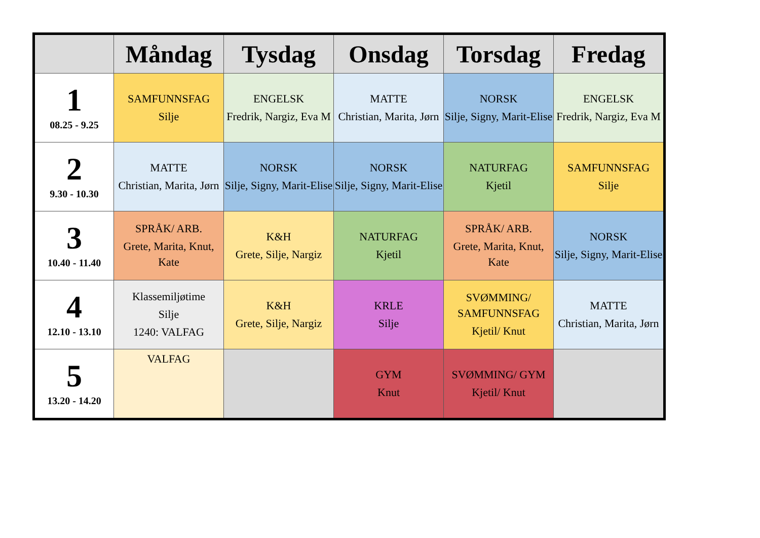| | Måndag | Tysdag | Onsdag | Torsdag | Fredag |
| --- | --- | --- | --- | --- | --- |
| 1 08.25 - 9.25 | SAMFUNNSFAG Silje | ENGELSK Fredrik, Nargiz, Eva M | MATTE Christian, Marita, Jørn | NORSK Silje, Signy, Marit-Elise | ENGELSK Fredrik, Nargiz, Eva M |
| 2 9.30 - 10.30 | MATTE Christian, Marita, Jørn | NORSK Silje, Signy, Marit-Elise | NORSK Silje, Signy, Marit-Elise | NATURFAG Kjetil | SAMFUNNSFAG Silje |
| 3 10.40 - 11.40 | SPRÅK/ ARB. Grete, Marita, Knut, Kate | K&H Grete, Silje, Nargiz | NATURFAG Kjetil | SPRÅK/ ARB. Grete, Marita, Knut, Kate | NORSK Silje, Signy, Marit-Elise |
| 4 12.10 - 13.10 | Klassemiljøtime Silje 1240: VALFAG | K&H Grete, Silje, Nargiz | KRLE Silje | SVØMMING/ SAMFUNNSFAG Kjetil/ Knut | MATTE Christian, Marita, Jørn |
| 5 13.20 - 14.20 | VALFAG | | GYM Knut | SVØMMING/ GYM Kjetil/ Knut | |